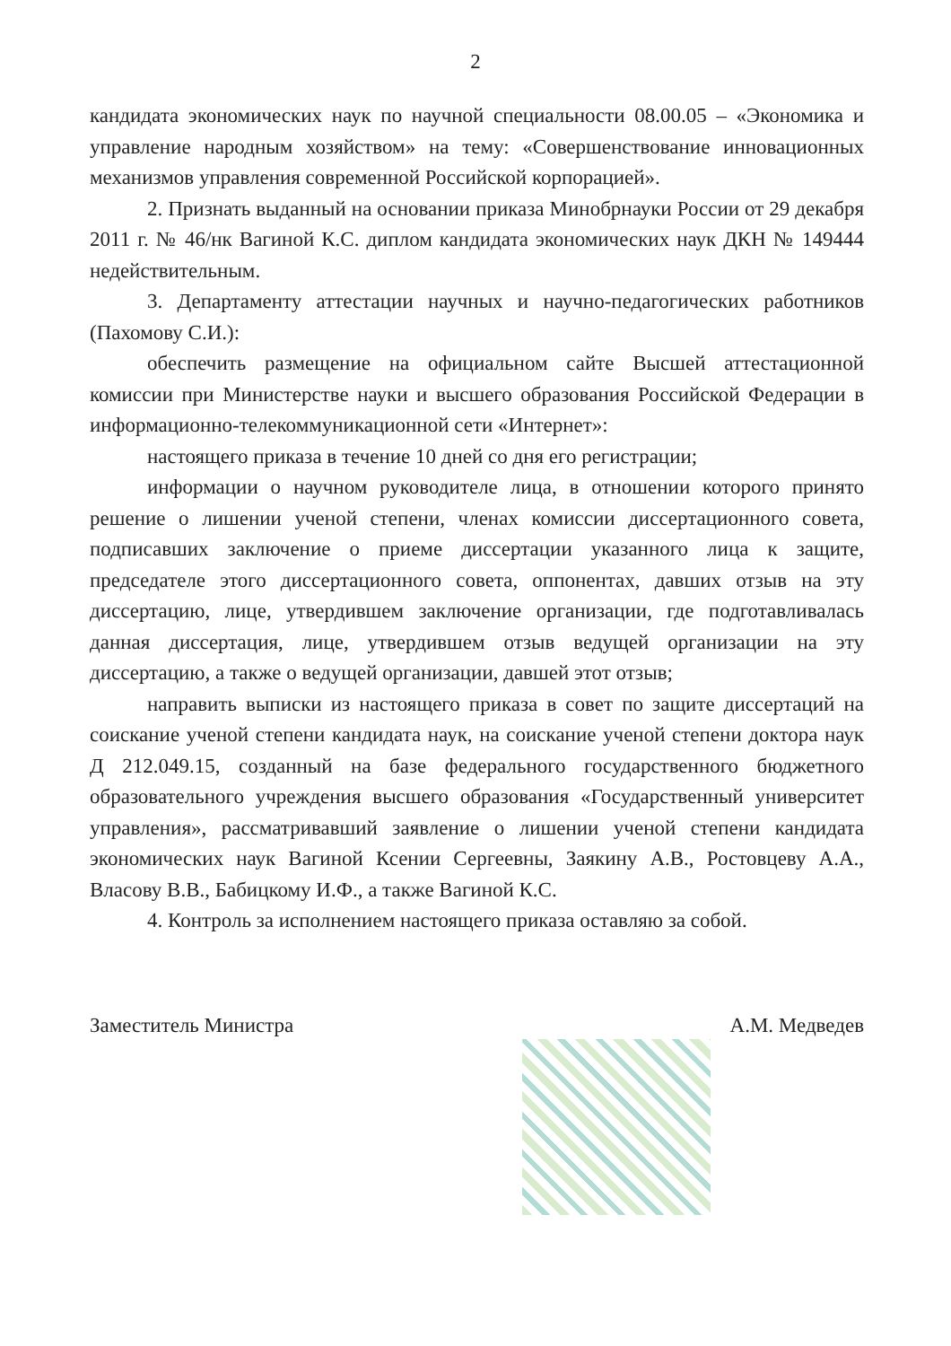2
кандидата экономических наук по научной специальности 08.00.05 – «Экономика и управление народным хозяйством» на тему: «Совершенствование инновационных механизмов управления современной Российской корпорацией».
2. Признать выданный на основании приказа Минобрнауки России от 29 декабря 2011 г. № 46/нк Вагиной К.С. диплом кандидата экономических наук ДКН № 149444 недействительным.
3. Департаменту аттестации научных и научно-педагогических работников (Пахомову С.И.):
обеспечить размещение на официальном сайте Высшей аттестационной комиссии при Министерстве науки и высшего образования Российской Федерации в информационно-телекоммуникационной сети «Интернет»:
настоящего приказа в течение 10 дней со дня его регистрации;
информации о научном руководителе лица, в отношении которого принято решение о лишении ученой степени, членах комиссии диссертационного совета, подписавших заключение о приеме диссертации указанного лица к защите, председателе этого диссертационного совета, оппонентах, давших отзыв на эту диссертацию, лице, утвердившем заключение организации, где подготавливалась данная диссертация, лице, утвердившем отзыв ведущей организации на эту диссертацию, а также о ведущей организации, давшей этот отзыв;
направить выписки из настоящего приказа в совет по защите диссертаций на соискание ученой степени кандидата наук, на соискание ученой степени доктора наук Д 212.049.15, созданный на базе федерального государственного бюджетного образовательного учреждения высшего образования «Государственный университет управления», рассматривавший заявление о лишении ученой степени кандидата экономических наук Вагиной Ксении Сергеевны, Заякину А.В., Ростовцеву А.А., Власову В.В., Бабицкому И.Ф., а также Вагиной К.С.
4. Контроль за исполнением настоящего приказа оставляю за собой.
Заместитель Министра А.М. Медведев